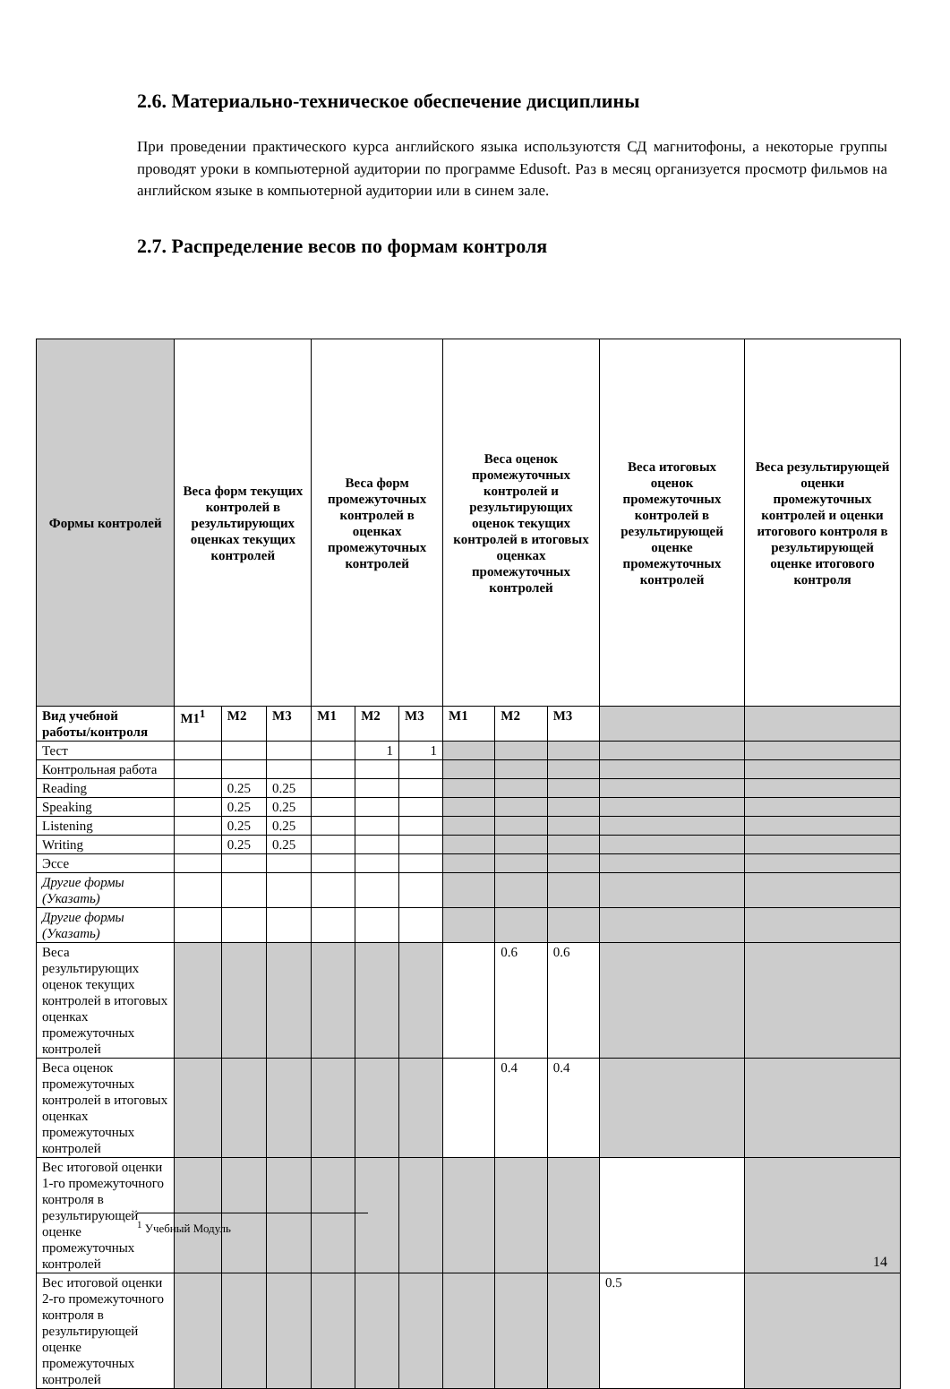2.6. Материально-техническое обеспечение дисциплины
При проведении практического курса английского языка используютстя СД магнитофоны, а некоторые группы проводят уроки в компьютерной аудитории по программе Edusoft. Раз в месяц организуется просмотр фильмов на английском языке в компьютерной аудитории или в синем зале.
2.7. Распределение весов по формам контроля
| Формы контролей | Веса форм текущих контролей в результирующих оценках текущих контролей | | | Веса форм промежуточных контролей в оценках промежуточных контролей | | | Веса оценок промежуточных контролей и результирующих оценок текущих контролей в итоговых оценках промежуточных контролей | | | Веса итоговых оценок промежуточных контролей в результирующей оценке промежуточных контролей | Веса результирующей оценки промежуточных контролей и оценки итогового контроля в результирующей оценке итогового контроля |
| --- | --- | --- | --- | --- | --- | --- | --- | --- | --- | --- | --- |
| Вид учебной работы/контроля | М1<sup>1</sup> | М2 | М3 | М1 | М2 | М3 | М1 | М2 | М3 | | |
| Тест | | | | | 1 | 1 | | | | | |
| Контрольная работа | | | | | | | | | | | |
| Reading | | 0.25 | 0.25 | | | | | | | | |
| Speaking | | 0.25 | 0.25 | | | | | | | | |
| Listening | | 0.25 | 0.25 | | | | | | | | |
| Writing | | 0.25 | 0.25 | | | | | | | | |
| Эссе | | | | | | | | | | | |
| Другие формы (Указать) | | | | | | | | | | | |
| Другие формы (Указать) | | | | | | | | | | | |
| Веса результирующих оценок текущих контролей в итоговых оценках промежуточных контролей | | | | | | | | 0.6 | 0.6 | | |
| Веса оценок промежуточных контролей в итоговых оценках промежуточных контролей | | | | | | | | 0.4 | 0.4 | | |
| Вес итоговой оценки 1-го промежуточного контроля в результирующей оценке промежуточных контролей | | | | | | | | | | | |
| Вес итоговой оценки 2-го промежуточного контроля в результирующей оценке промежуточных контролей | | | | | | | | | | 0.5 | |
<sup>1</sup> Учебный Модуль
14